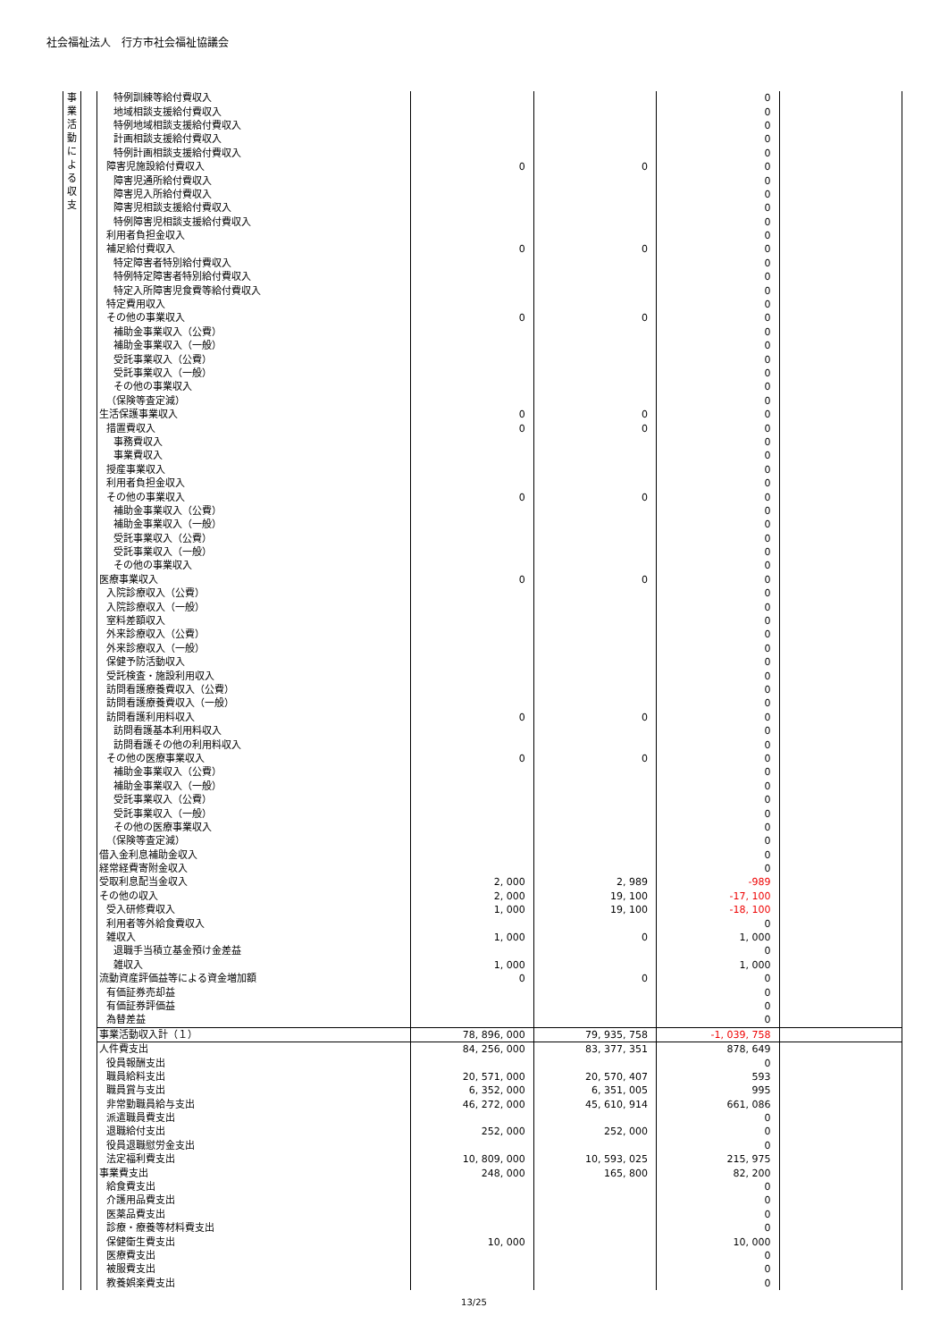社会福祉法人　行方市社会福祉協議会
| 事 業 活 動 に よ る 収 支 | | 特例訓練等給付費収入 | | | 0 | |
| | | 地域相談支援給付費収入 | | | 0 | |
| | | 特例地域相談支援給付費収入 | | | 0 | |
| | | 計画相談支援給付費収入 | | | 0 | |
| | | 特例計画相談支援給付費収入 | | | 0 | |
| | | 障害児施設給付費収入 | 0 | 0 | 0 | |
| | | 障害児通所給付費収入 | | | 0 | |
| | | 障害児入所給付費収入 | | | 0 | |
| | | 障害児相談支援給付費収入 | | | 0 | |
| | | 特例障害児相談支援給付費収入 | | | 0 | |
| | | 利用者負担金収入 | | | 0 | |
| | | 補足給付費収入 | 0 | 0 | 0 | |
| | | 特定障害者特別給付費収入 | | | 0 | |
| | | 特例特定障害者特別給付費収入 | | | 0 | |
| | | 特定入所障害児食費等給付費収入 | | | 0 | |
| | | 特定費用収入 | | | 0 | |
| | | その他の事業収入 | 0 | 0 | 0 | |
| | | 補助金事業収入（公費） | | | 0 | |
| | | 補助金事業収入（一般） | | | 0 | |
| | | 受託事業収入（公費） | | | 0 | |
| | | 受託事業収入（一般） | | | 0 | |
| | | その他の事業収入 | | | 0 | |
| | | （保険等査定減） | | | 0 | |
| | | 生活保護事業収入 | 0 | 0 | 0 | |
| | | 措置費収入 | 0 | 0 | 0 | |
| | | 事務費収入 | | | 0 | |
| | | 事業費収入 | | | 0 | |
| | | 授産事業収入 | | | 0 | |
| | | 利用者負担金収入 | | | 0 | |
| | | その他の事業収入 | 0 | 0 | 0 | |
| | | 補助金事業収入（公費） | | | 0 | |
| | | 補助金事業収入（一般） | | | 0 | |
| | | 受託事業収入（公費） | | | 0 | |
| | | 受託事業収入（一般） | | | 0 | |
| | | その他の事業収入 | | | 0 | |
| | | 医療事業収入 | 0 | 0 | 0 | |
| | | 入院診療収入（公費） | | | 0 | |
| | | 入院診療収入（一般） | | | 0 | |
| | | 室料差額収入 | | | 0 | |
| | | 外来診療収入（公費） | | | 0 | |
| | | 外来診療収入（一般） | | | 0 | |
| | | 保健予防活動収入 | | | 0 | |
| | | 受託検査・施設利用収入 | | | 0 | |
| | | 訪問看護療養費収入（公費） | | | 0 | |
| | | 訪問看護療養費収入（一般） | | | 0 | |
| | | 訪問看護利用料収入 | 0 | 0 | 0 | |
| | | 訪問看護基本利用料収入 | | | 0 | |
| | | 訪問看護その他の利用料収入 | | | 0 | |
| | | その他の医療事業収入 | 0 | 0 | 0 | |
| | | 補助金事業収入（公費） | | | 0 | |
| | | 補助金事業収入（一般） | | | 0 | |
| | | 受託事業収入（公費） | | | 0 | |
| | | 受託事業収入（一般） | | | 0 | |
| | | その他の医療事業収入 | | | 0 | |
| | | （保険等査定減） | | | 0 | |
| | | 借入金利息補助金収入 | | | 0 | |
| | | 経常経費寄附金収入 | | | 0 | |
| | | 受取利息配当金収入 | 2, 000 | 2, 989 | -989 | |
| | | その他の収入 | 2, 000 | 19, 100 | -17, 100 | |
| | | 受入研修費収入 | 1, 000 | 19, 100 | -18, 100 | |
| | | 利用者等外給食費収入 | | | 0 | |
| | | 雑収入 | 1, 000 | 0 | 1, 000 | |
| | | 退職手当積立基金預け金差益 | | | 0 | |
| | | 雑収入 | 1, 000 | | 1, 000 | |
| | | 流動資産評価益等による資金増加額 | 0 | 0 | 0 | |
| | | 有価証券売却益 | | | 0 | |
| | | 有価証券評価益 | | | 0 | |
| | | 為替差益 | | | 0 | |
| | | 事業活動収入計（１） | 78, 896, 000 | 79, 935, 758 | -1, 039, 758 | |
| | | 人件費支出 | 84, 256, 000 | 83, 377, 351 | 878, 649 | |
| | | 役員報酬支出 | | | 0 | |
| | | 職員給料支出 | 20, 571, 000 | 20, 570, 407 | 593 | |
| | | 職員賞与支出 | 6, 352, 000 | 6, 351, 005 | 995 | |
| | | 非常勤職員給与支出 | 46, 272, 000 | 45, 610, 914 | 661, 086 | |
| | | 派遣職員費支出 | | | 0 | |
| | | 退職給付支出 | 252, 000 | 252, 000 | 0 | |
| | | 役員退職慰労金支出 | | | 0 | |
| | | 法定福利費支出 | 10, 809, 000 | 10, 593, 025 | 215, 975 | |
| | | 事業費支出 | 248, 000 | 165, 800 | 82, 200 | |
| | | 給食費支出 | | | 0 | |
| | | 介護用品費支出 | | | 0 | |
| | | 医薬品費支出 | | | 0 | |
| | | 診療・療養等材料費支出 | | | 0 | |
| | | 保健衛生費支出 | 10, 000 | | 10, 000 | |
| | | 医療費支出 | | | 0 | |
| | | 被服費支出 | | | 0 | |
| | | 教養娯楽費支出 | | | 0 | |
13/25